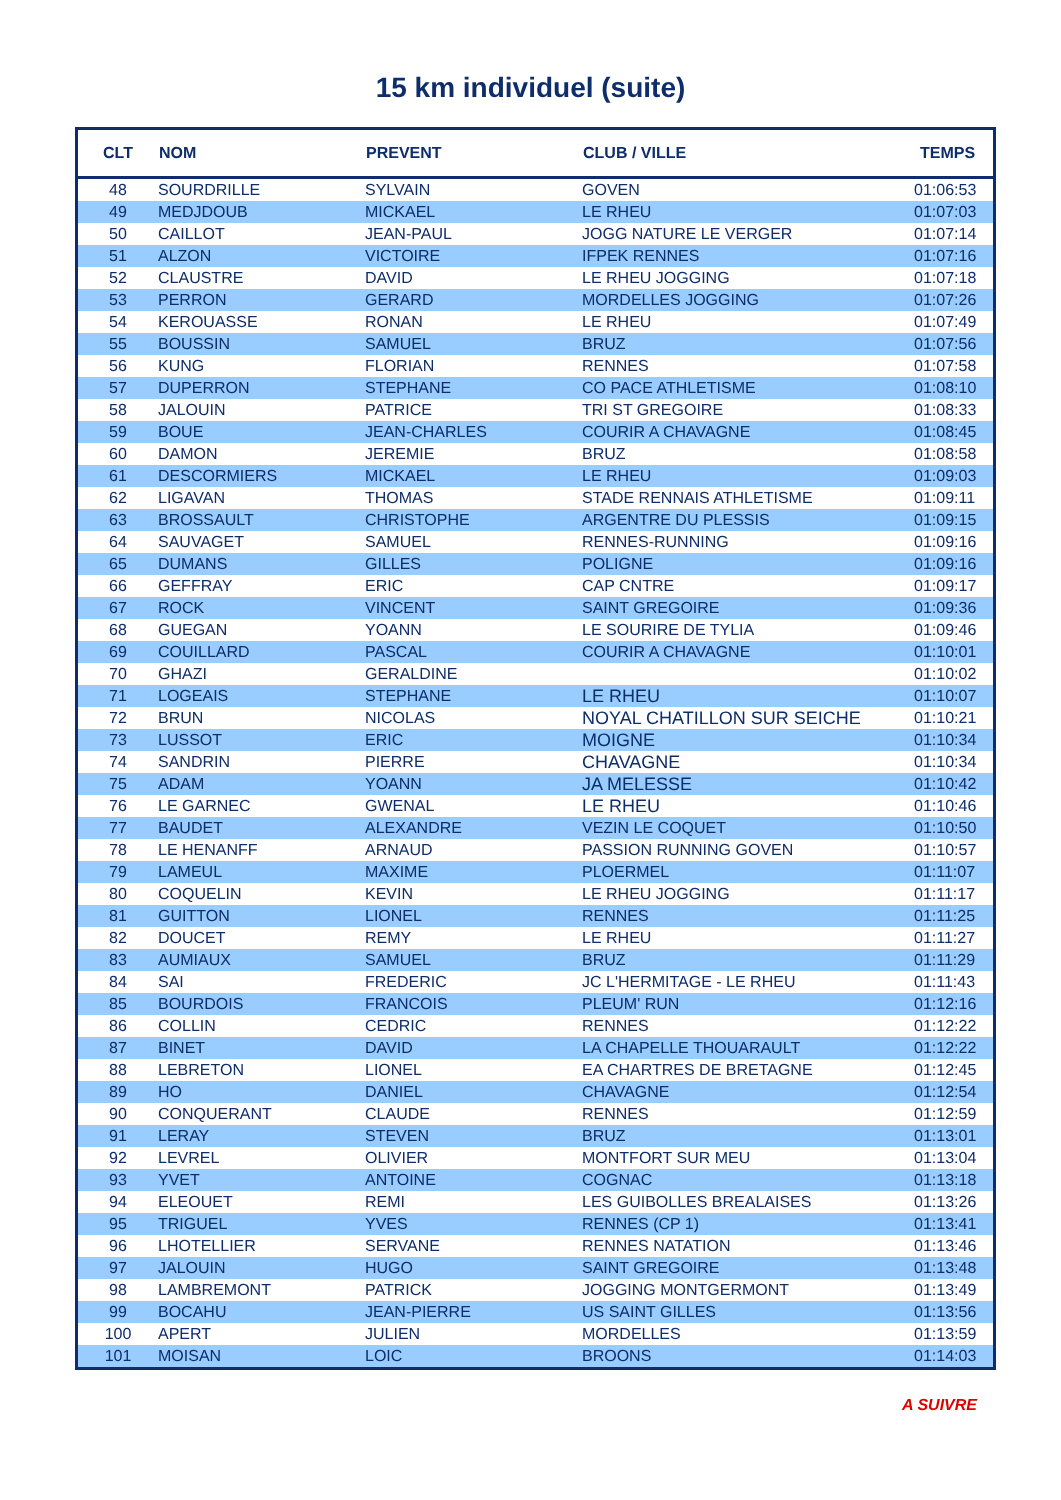15 km individuel (suite)
| CLT | NOM | PREVENT | CLUB / VILLE | TEMPS |
| --- | --- | --- | --- | --- |
| 48 | SOURDRILLE | SYLVAIN | GOVEN | 01:06:53 |
| 49 | MEDJDOUB | MICKAEL | LE RHEU | 01:07:03 |
| 50 | CAILLOT | JEAN-PAUL | JOGG NATURE LE VERGER | 01:07:14 |
| 51 | ALZON | VICTOIRE | IFPEK RENNES | 01:07:16 |
| 52 | CLAUSTRE | DAVID | LE RHEU JOGGING | 01:07:18 |
| 53 | PERRON | GERARD | MORDELLES JOGGING | 01:07:26 |
| 54 | KEROUASSE | RONAN | LE RHEU | 01:07:49 |
| 55 | BOUSSIN | SAMUEL | BRUZ | 01:07:56 |
| 56 | KUNG | FLORIAN | RENNES | 01:07:58 |
| 57 | DUPERRON | STEPHANE | CO PACE ATHLETISME | 01:08:10 |
| 58 | JALOUIN | PATRICE | TRI ST GREGOIRE | 01:08:33 |
| 59 | BOUE | JEAN-CHARLES | COURIR A CHAVAGNE | 01:08:45 |
| 60 | DAMON | JEREMIE | BRUZ | 01:08:58 |
| 61 | DESCORMIERS | MICKAEL | LE RHEU | 01:09:03 |
| 62 | LIGAVAN | THOMAS | STADE RENNAIS ATHLETISME | 01:09:11 |
| 63 | BROSSAULT | CHRISTOPHE | ARGENTRE DU PLESSIS | 01:09:15 |
| 64 | SAUVAGET | SAMUEL | RENNES-RUNNING | 01:09:16 |
| 65 | DUMANS | GILLES | POLIGNE | 01:09:16 |
| 66 | GEFFRAY | ERIC | CAP CNTRE | 01:09:17 |
| 67 | ROCK | VINCENT | SAINT GREGOIRE | 01:09:36 |
| 68 | GUEGAN | YOANN | LE SOURIRE DE TYLIA | 01:09:46 |
| 69 | COUILLARD | PASCAL | COURIR A CHAVAGNE | 01:10:01 |
| 70 | GHAZI | GERALDINE | | 01:10:02 |
| 71 | LOGEAIS | STEPHANE | LE RHEU | 01:10:07 |
| 72 | BRUN | NICOLAS | NOYAL CHATILLON SUR SEICHE | 01:10:21 |
| 73 | LUSSOT | ERIC | MOIGNE | 01:10:34 |
| 74 | SANDRIN | PIERRE | CHAVAGNE | 01:10:34 |
| 75 | ADAM | YOANN | JA MELESSE | 01:10:42 |
| 76 | LE GARNEC | GWENAL | LE RHEU | 01:10:46 |
| 77 | BAUDET | ALEXANDRE | VEZIN LE COQUET | 01:10:50 |
| 78 | LE HENANFF | ARNAUD | PASSION RUNNING GOVEN | 01:10:57 |
| 79 | LAMEUL | MAXIME | PLOERMEL | 01:11:07 |
| 80 | COQUELIN | KEVIN | LE RHEU JOGGING | 01:11:17 |
| 81 | GUITTON | LIONEL | RENNES | 01:11:25 |
| 82 | DOUCET | REMY | LE RHEU | 01:11:27 |
| 83 | AUMIAUX | SAMUEL | BRUZ | 01:11:29 |
| 84 | SAI | FREDERIC | JC L'HERMITAGE - LE RHEU | 01:11:43 |
| 85 | BOURDOIS | FRANCOIS | PLEUM' RUN | 01:12:16 |
| 86 | COLLIN | CEDRIC | RENNES | 01:12:22 |
| 87 | BINET | DAVID | LA CHAPELLE THOUARAULT | 01:12:22 |
| 88 | LEBRETON | LIONEL | EA CHARTRES DE BRETAGNE | 01:12:45 |
| 89 | HO | DANIEL | CHAVAGNE | 01:12:54 |
| 90 | CONQUERANT | CLAUDE | RENNES | 01:12:59 |
| 91 | LERAY | STEVEN | BRUZ | 01:13:01 |
| 92 | LEVREL | OLIVIER | MONTFORT SUR MEU | 01:13:04 |
| 93 | YVET | ANTOINE | COGNAC | 01:13:18 |
| 94 | ELEOUET | REMI | LES GUIBOLLES BREALAISES | 01:13:26 |
| 95 | TRIGUEL | YVES | RENNES (CP 1) | 01:13:41 |
| 96 | LHOTELLIER | SERVANE | RENNES NATATION | 01:13:46 |
| 97 | JALOUIN | HUGO | SAINT GREGOIRE | 01:13:48 |
| 98 | LAMBREMONT | PATRICK | JOGGING MONTGERMONT | 01:13:49 |
| 99 | BOCAHU | JEAN-PIERRE | US SAINT GILLES | 01:13:56 |
| 100 | APERT | JULIEN | MORDELLES | 01:13:59 |
| 101 | MOISAN | LOIC | BROONS | 01:14:03 |
A SUIVRE